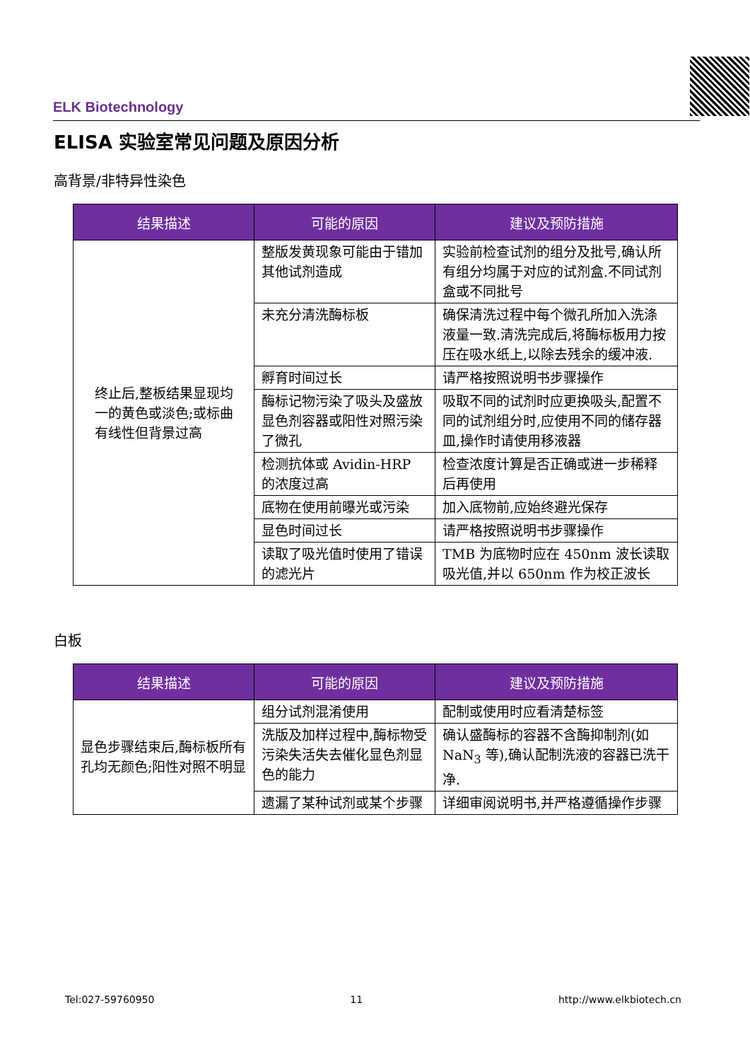ELK Biotechnology
ELISA 实验室常见问题及原因分析
高背景/非特异性染色
| 结果描述 | 可能的原因 | 建议及预防措施 |
| --- | --- | --- |
| 终止后,整板结果显现均一的黄色或淡色;或标曲有线性但背景过高 | 整版发黄现象可能由于错加其他试剂造成 | 实验前检查试剂的组分及批号,确认所有组分均属于对应的试剂盒.不同试剂盒或不同批号 |
| | 未充分清洗酶标板 | 确保清洗过程中每个微孔所加入洗涤液量一致.清洗完成后,将酶标板用力按压在吸水纸上,以除去残余的缓冲液. |
| | 孵育时间过长 | 请严格按照说明书步骤操作 |
| | 酶标记物污染了吸头及盛放显色剂容器或阳性对照污染了微孔 | 吸取不同的试剂时应更换吸头,配置不同的试剂组分时,应使用不同的储存器皿,操作时请使用移液器 |
| | 检测抗体或 Avidin-HRP 的浓度过高 | 检查浓度计算是否正确或进一步稀释后再使用 |
| | 底物在使用前曝光或污染 | 加入底物前,应始终避光保存 |
| | 显色时间过长 | 请严格按照说明书步骤操作 |
| | 读取了吸光值时使用了错误的滤光片 | TMB 为底物时应在 450nm 波长读取吸光值,并以 650nm 作为校正波长 |
白板
| 结果描述 | 可能的原因 | 建议及预防措施 |
| --- | --- | --- |
| 显色步骤结束后,酶标板所有孔均无颜色;阳性对照不明显 | 组分试剂混淆使用 | 配制或使用时应看清楚标签 |
| | 洗版及加样过程中,酶标物受污染失活失去催化显色剂显色的能力 | 确认盛酶标的容器不含酶抑制剂(如 NaN<sub>3</sub> 等),确认配制洗液的容器已洗干净. |
| | 遗漏了某种试剂或某个步骤 | 详细审阅说明书,并严格遵循操作步骤 |
Tel:027-59760950 11 http://www.elkbiotech.cn